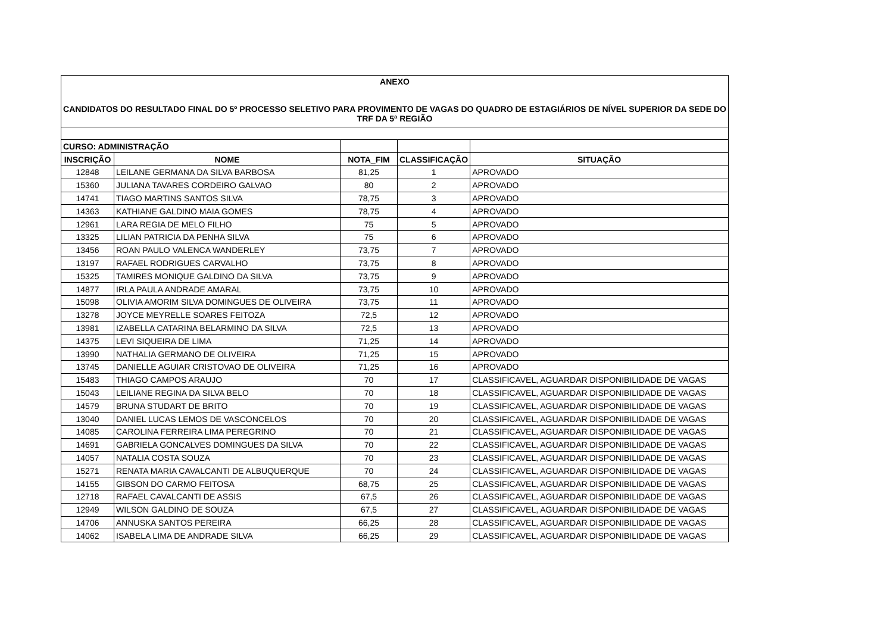| ANEXO | | | | |
| --- | --- | --- | --- | --- |
| CANDIDATOS DO RESULTADO FINAL DO 5º PROCESSO SELETIVO PARA PROVIMENTO DE VAGAS DO QUADRO DE ESTAGIÁRIOS DE NÍVEL SUPERIOR DA SEDE DO TRF DA 5ª REGIÃO | | | | |
| CURSO: ADMINISTRAÇÃO | | | | |
| INSCRIÇÃO | NOME | NOTA_FIM | CLASSIFICAÇÃO | SITUAÇÃO |
| 12848 | LEILANE GERMANA DA SILVA BARBOSA | 81,25 | 1 | APROVADO |
| 15360 | JULIANA TAVARES CORDEIRO GALVAO | 80 | 2 | APROVADO |
| 14741 | TIAGO MARTINS SANTOS SILVA | 78,75 | 3 | APROVADO |
| 14363 | KATHIANE GALDINO MAIA GOMES | 78,75 | 4 | APROVADO |
| 12961 | LARA REGIA DE MELO FILHO | 75 | 5 | APROVADO |
| 13325 | LILIAN PATRICIA DA PENHA SILVA | 75 | 6 | APROVADO |
| 13456 | ROAN PAULO VALENCA WANDERLEY | 73,75 | 7 | APROVADO |
| 13197 | RAFAEL RODRIGUES CARVALHO | 73,75 | 8 | APROVADO |
| 15325 | TAMIRES MONIQUE GALDINO DA SILVA | 73,75 | 9 | APROVADO |
| 14877 | IRLA PAULA ANDRADE AMARAL | 73,75 | 10 | APROVADO |
| 15098 | OLIVIA AMORIM SILVA DOMINGUES DE OLIVEIRA | 73,75 | 11 | APROVADO |
| 13278 | JOYCE MEYRELLE SOARES FEITOZA | 72,5 | 12 | APROVADO |
| 13981 | IZABELLA CATARINA BELARMINO DA SILVA | 72,5 | 13 | APROVADO |
| 14375 | LEVI SIQUEIRA DE LIMA | 71,25 | 14 | APROVADO |
| 13990 | NATHALIA GERMANO DE OLIVEIRA | 71,25 | 15 | APROVADO |
| 13745 | DANIELLE AGUIAR CRISTOVAO DE OLIVEIRA | 71,25 | 16 | APROVADO |
| 15483 | THIAGO CAMPOS ARAUJO | 70 | 17 | CLASSIFICAVEL, AGUARDAR DISPONIBILIDADE DE VAGAS |
| 15043 | LEILIANE REGINA DA SILVA BELO | 70 | 18 | CLASSIFICAVEL, AGUARDAR DISPONIBILIDADE DE VAGAS |
| 14579 | BRUNA STUDART DE BRITO | 70 | 19 | CLASSIFICAVEL, AGUARDAR DISPONIBILIDADE DE VAGAS |
| 13040 | DANIEL LUCAS LEMOS DE VASCONCELOS | 70 | 20 | CLASSIFICAVEL, AGUARDAR DISPONIBILIDADE DE VAGAS |
| 14085 | CAROLINA FERREIRA LIMA PEREGRINO | 70 | 21 | CLASSIFICAVEL, AGUARDAR DISPONIBILIDADE DE VAGAS |
| 14691 | GABRIELA GONCALVES DOMINGUES DA SILVA | 70 | 22 | CLASSIFICAVEL, AGUARDAR DISPONIBILIDADE DE VAGAS |
| 14057 | NATALIA COSTA SOUZA | 70 | 23 | CLASSIFICAVEL, AGUARDAR DISPONIBILIDADE DE VAGAS |
| 15271 | RENATA MARIA CAVALCANTI DE ALBUQUERQUE | 70 | 24 | CLASSIFICAVEL, AGUARDAR DISPONIBILIDADE DE VAGAS |
| 14155 | GIBSON DO CARMO FEITOSA | 68,75 | 25 | CLASSIFICAVEL, AGUARDAR DISPONIBILIDADE DE VAGAS |
| 12718 | RAFAEL CAVALCANTI DE ASSIS | 67,5 | 26 | CLASSIFICAVEL, AGUARDAR DISPONIBILIDADE DE VAGAS |
| 12949 | WILSON GALDINO DE SOUZA | 67,5 | 27 | CLASSIFICAVEL, AGUARDAR DISPONIBILIDADE DE VAGAS |
| 14706 | ANNUSKA SANTOS PEREIRA | 66,25 | 28 | CLASSIFICAVEL, AGUARDAR DISPONIBILIDADE DE VAGAS |
| 14062 | ISABELA LIMA DE ANDRADE SILVA | 66,25 | 29 | CLASSIFICAVEL, AGUARDAR DISPONIBILIDADE DE VAGAS |